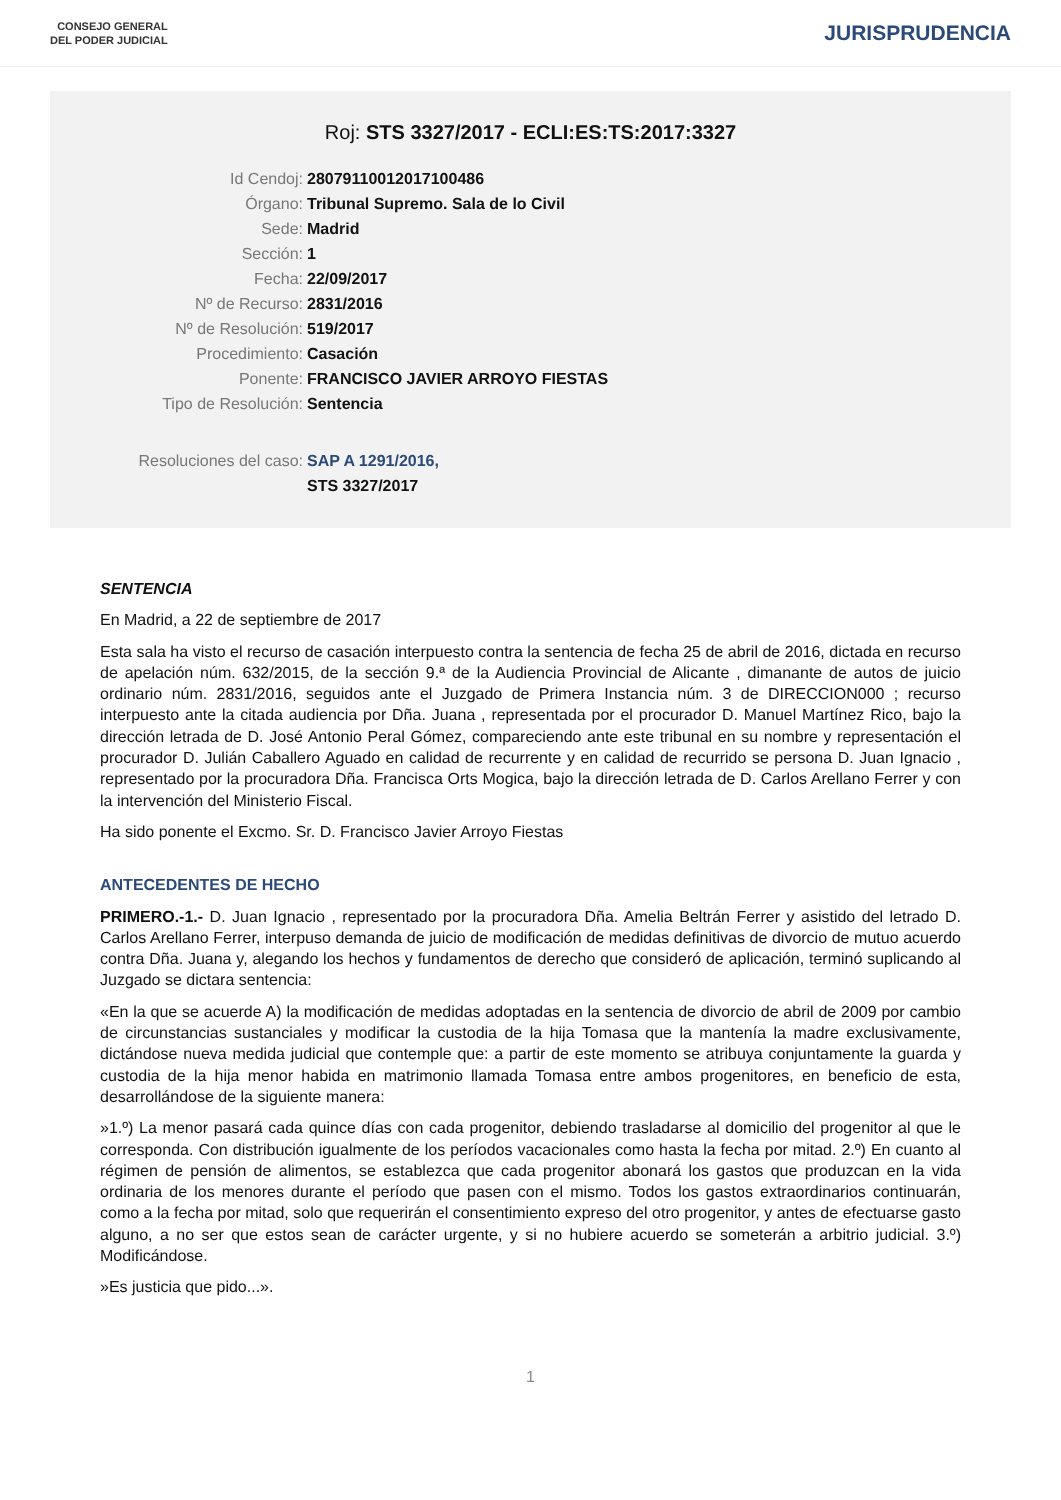CONSEJO GENERAL
DEL PODER JUDICIAL
JURISPRUDENCIA
Roj: STS 3327/2017 - ECLI:ES:TS:2017:3327
Id Cendoj: 28079110012017100486
Órgano: Tribunal Supremo. Sala de lo Civil
Sede: Madrid
Sección: 1
Fecha: 22/09/2017
Nº de Recurso: 2831/2016
Nº de Resolución: 519/2017
Procedimiento: Casación
Ponente: FRANCISCO JAVIER ARROYO FIESTAS
Tipo de Resolución: Sentencia
Resoluciones del caso: SAP A 1291/2016,
STS 3327/2017
SENTENCIA
En Madrid, a 22 de septiembre de 2017
Esta sala ha visto el recurso de casación interpuesto contra la sentencia de fecha 25 de abril de 2016, dictada en recurso de apelación núm. 632/2015, de la sección 9.ª de la Audiencia Provincial de Alicante , dimanante de autos de juicio ordinario núm. 2831/2016, seguidos ante el Juzgado de Primera Instancia núm. 3 de DIRECCION000 ; recurso interpuesto ante la citada audiencia por Dña. Juana , representada por el procurador D. Manuel Martínez Rico, bajo la dirección letrada de D. José Antonio Peral Gómez, compareciendo ante este tribunal en su nombre y representación el procurador D. Julián Caballero Aguado en calidad de recurrente y en calidad de recurrido se persona D. Juan Ignacio , representado por la procuradora Dña. Francisca Orts Mogica, bajo la dirección letrada de D. Carlos Arellano Ferrer y con la intervención del Ministerio Fiscal.
Ha sido ponente el Excmo. Sr. D. Francisco Javier Arroyo Fiestas
ANTECEDENTES DE HECHO
PRIMERO.-1.- D. Juan Ignacio , representado por la procuradora Dña. Amelia Beltrán Ferrer y asistido del letrado D. Carlos Arellano Ferrer, interpuso demanda de juicio de modificación de medidas definitivas de divorcio de mutuo acuerdo contra Dña. Juana y, alegando los hechos y fundamentos de derecho que consideró de aplicación, terminó suplicando al Juzgado se dictara sentencia:
«En la que se acuerde A) la modificación de medidas adoptadas en la sentencia de divorcio de abril de 2009 por cambio de circunstancias sustanciales y modificar la custodia de la hija Tomasa que la mantenía la madre exclusivamente, dictándose nueva medida judicial que contemple que: a partir de este momento se atribuya conjuntamente la guarda y custodia de la hija menor habida en matrimonio llamada Tomasa entre ambos progenitores, en beneficio de esta, desarrollándose de la siguiente manera:
»1.º) La menor pasará cada quince días con cada progenitor, debiendo trasladarse al domicilio del progenitor al que le corresponda. Con distribución igualmente de los períodos vacacionales como hasta la fecha por mitad. 2.º) En cuanto al régimen de pensión de alimentos, se establezca que cada progenitor abonará los gastos que produzcan en la vida ordinaria de los menores durante el período que pasen con el mismo. Todos los gastos extraordinarios continuarán, como a la fecha por mitad, solo que requerirán el consentimiento expreso del otro progenitor, y antes de efectuarse gasto alguno, a no ser que estos sean de carácter urgente, y si no hubiere acuerdo se someterán a arbitrio judicial. 3.º) Modificándose.
»Es justicia que pido...».
1